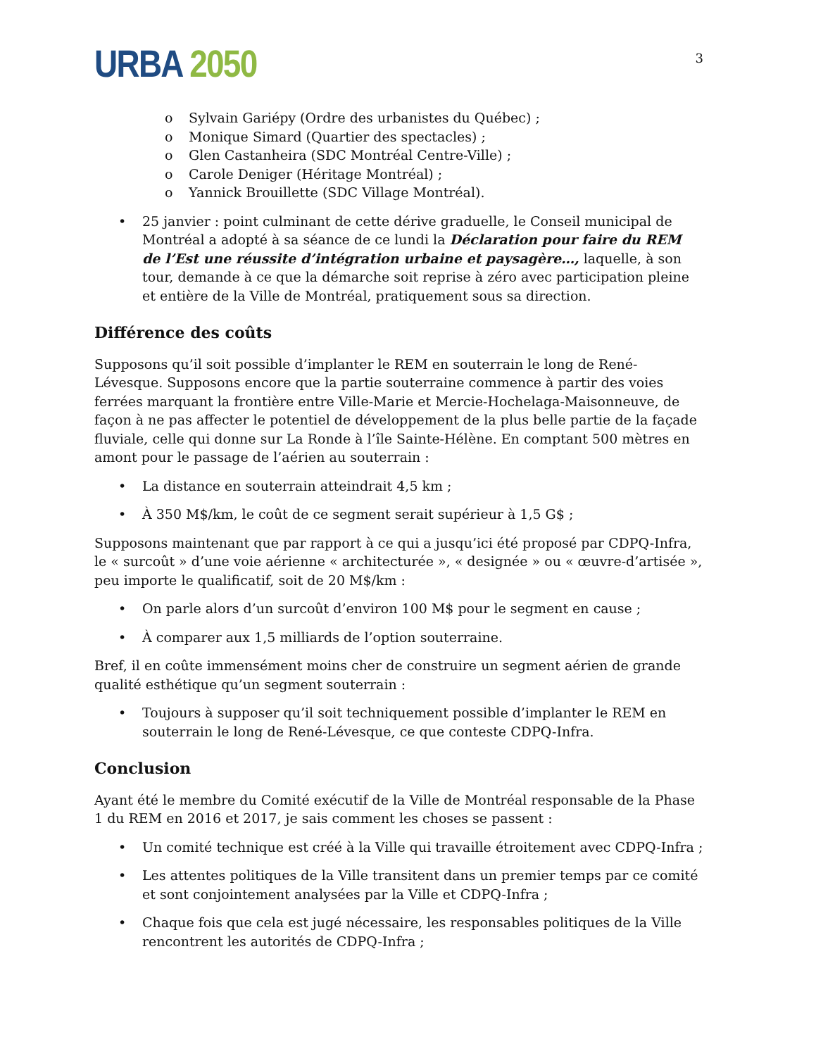URBA 2050
3
o Sylvain Gariépy (Ordre des urbanistes du Québec) ;
o Monique Simard (Quartier des spectacles) ;
o Glen Castanheira (SDC Montréal Centre-Ville) ;
o Carole Deniger (Héritage Montréal) ;
o Yannick Brouillette (SDC Village Montréal).
• 25 janvier : point culminant de cette dérive graduelle, le Conseil municipal de Montréal a adopté à sa séance de ce lundi la Déclaration pour faire du REM de l’Est une réussite d’intégration urbaine et paysagère…, laquelle, à son tour, demande à ce que la démarche soit reprise à zéro avec participation pleine et entière de la Ville de Montréal, pratiquement sous sa direction.
Différence des coûts
Supposons qu’il soit possible d’implanter le REM en souterrain le long de René-Lévesque. Supposons encore que la partie souterraine commence à partir des voies ferrées marquant la frontière entre Ville-Marie et Mercie-Hochelaga-Maisonneuve, de façon à ne pas affecter le potentiel de développement de la plus belle partie de la façade fluviale, celle qui donne sur La Ronde à l’île Sainte-Hélène. En comptant 500 mètres en amont pour le passage de l’aérien au souterrain :
• La distance en souterrain atteindrait 4,5 km ;
• À 350 M$/km, le coût de ce segment serait supérieur à 1,5 G$ ;
Supposons maintenant que par rapport à ce qui a jusqu’ici été proposé par CDPQ-Infra, le « surcoût » d’une voie aérienne « architecturée », « designée » ou « œuvre-d’artisée », peu importe le qualificatif, soit de 20 M$/km :
• On parle alors d’un surcoût d’environ 100 M$ pour le segment en cause ;
• À comparer aux 1,5 milliards de l’option souterraine.
Bref, il en coûte immensément moins cher de construire un segment aérien de grande qualité esthétique qu’un segment souterrain :
• Toujours à supposer qu’il soit techniquement possible d’implanter le REM en souterrain le long de René-Lévesque, ce que conteste CDPQ-Infra.
Conclusion
Ayant été le membre du Comité exécutif de la Ville de Montréal responsable de la Phase 1 du REM en 2016 et 2017, je sais comment les choses se passent :
• Un comité technique est créé à la Ville qui travaille étroitement avec CDPQ-Infra ;
• Les attentes politiques de la Ville transitent dans un premier temps par ce comité et sont conjointement analysées par la Ville et CDPQ-Infra ;
• Chaque fois que cela est jugé nécessaire, les responsables politiques de la Ville rencontrent les autorités de CDPQ-Infra ;